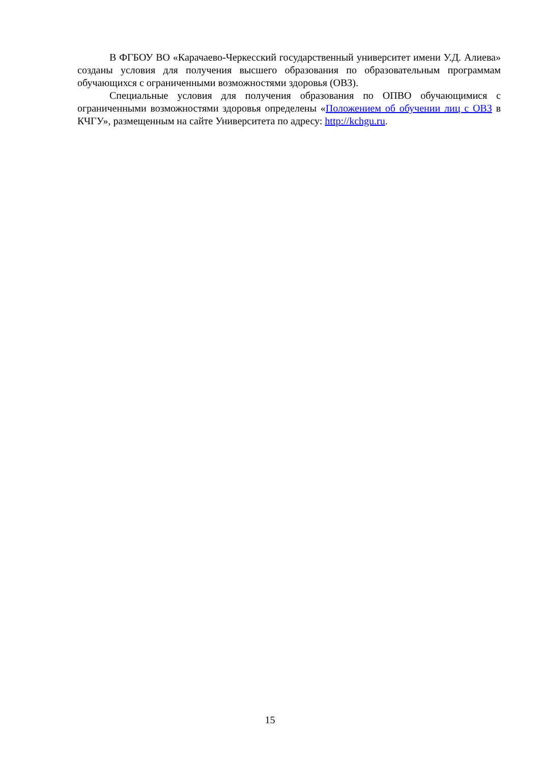В ФГБОУ ВО «Карачаево-Черкесский государственный университет имени У.Д. Алиева» созданы условия для получения высшего образования по образовательным программам обучающихся с ограниченными возможностями здоровья (ОВЗ).
Специальные условия для получения образования по ОПВО обучающимися с ограниченными возможностями здоровья определены «Положением об обучении лиц с ОВЗ в КЧГУ», размещенным на сайте Университета по адресу: http://kchgu.ru.
15